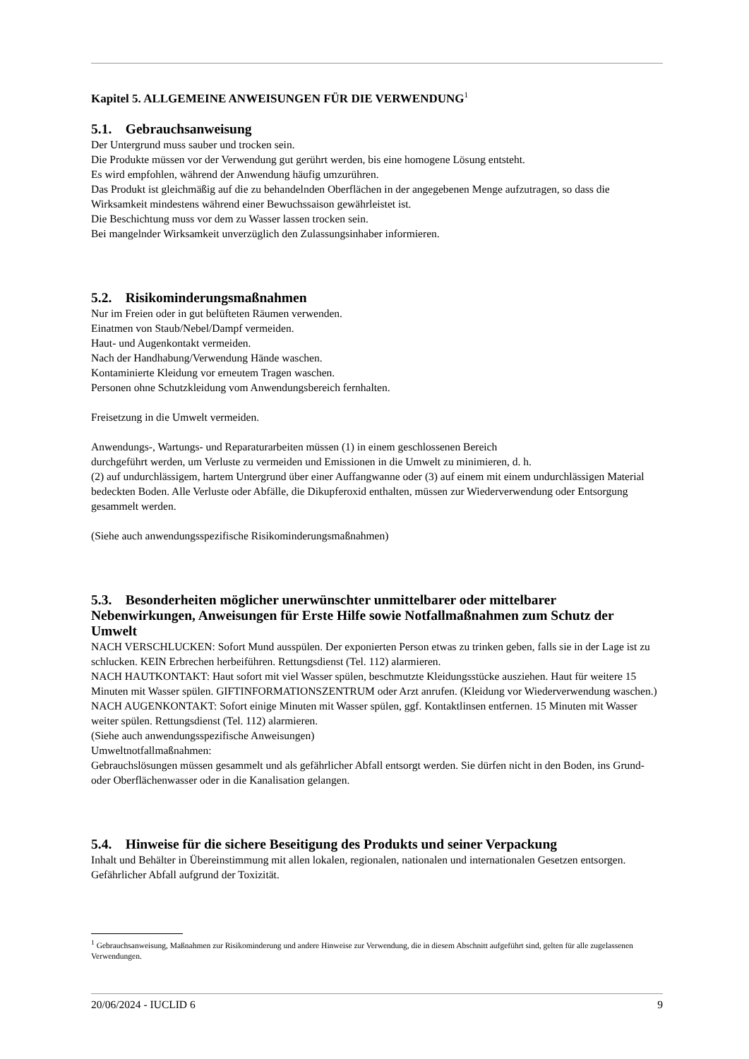Kapitel 5. ALLGEMEINE ANWEISUNGEN FÜR DIE VERWENDUNG<sup>1</sup>
5.1. Gebrauchsanweisung
Der Untergrund muss sauber und trocken sein.
Die Produkte müssen vor der Verwendung gut gerührt werden, bis eine homogene Lösung entsteht.
Es wird empfohlen, während der Anwendung häufig umzurühren.
Das Produkt ist gleichmäßig auf die zu behandelnden Oberflächen in der angegebenen Menge aufzutragen, so dass die Wirksamkeit mindestens während einer Bewuchssaison gewährleistet ist.
Die Beschichtung muss vor dem zu Wasser lassen trocken sein.
Bei mangelnder Wirksamkeit unverzüglich den Zulassungsinhaber informieren.
5.2. Risikominderungsmaßnahmen
Nur im Freien oder in gut belüfteten Räumen verwenden.
Einatmen von Staub/Nebel/Dampf vermeiden.
Haut- und Augenkontakt vermeiden.
Nach der Handhabung/Verwendung Hände waschen.
Kontaminierte Kleidung vor erneutem Tragen waschen.
Personen ohne Schutzkleidung vom Anwendungsbereich fernhalten.
Freisetzung in die Umwelt vermeiden.
Anwendungs-, Wartungs- und Reparaturarbeiten müssen (1) in einem geschlossenen Bereich
durchgeführt werden, um Verluste zu vermeiden und Emissionen in die Umwelt zu minimieren, d. h.
(2) auf undurchlässigem, hartem Untergrund über einer Auffangwanne oder (3) auf einem mit einem undurchlässigen Material bedeckten Boden. Alle Verluste oder Abfälle, die Dikupferoxid enthalten, müssen zur Wiederverwendung oder Entsorgung gesammelt werden.
(Siehe auch anwendungsspezifische Risikominderungsmaßnahmen)
5.3. Besonderheiten möglicher unerwünschter unmittelbarer oder mittelbarer Nebenwirkungen, Anweisungen für Erste Hilfe sowie Notfallmaßnahmen zum Schutz der Umwelt
NACH VERSCHLUCKEN: Sofort Mund ausspülen. Der exponierten Person etwas zu trinken geben, falls sie in der Lage ist zu schlucken. KEIN Erbrechen herbeiführen. Rettungsdienst (Tel. 112) alarmieren.
NACH HAUTKONTAKT: Haut sofort mit viel Wasser spülen, beschmutzte Kleidungsstücke ausziehen. Haut für weitere 15 Minuten mit Wasser spülen. GIFTINFORMATIONSZENTRUM oder Arzt anrufen. (Kleidung vor Wiederverwendung waschen.)
NACH AUGENKONTAKT: Sofort einige Minuten mit Wasser spülen, ggf. Kontaktlinsen entfernen. 15 Minuten mit Wasser weiter spülen. Rettungsdienst (Tel. 112) alarmieren.
(Siehe auch anwendungsspezifische Anweisungen)
Umweltnotfallmaßnahmen:
Gebrauchslösungen müssen gesammelt und als gefährlicher Abfall entsorgt werden. Sie dürfen nicht in den Boden, ins Grund- oder Oberflächenwasser oder in die Kanalisation gelangen.
5.4. Hinweise für die sichere Beseitigung des Produkts und seiner Verpackung
Inhalt und Behälter in Übereinstimmung mit allen lokalen, regionalen, nationalen und internationalen Gesetzen entsorgen. Gefährlicher Abfall aufgrund der Toxizität.
<sup>1</sup> Gebrauchsanweisung, Maßnahmen zur Risikominderung und andere Hinweise zur Verwendung, die in diesem Abschnitt aufgeführt sind, gelten für alle zugelassenen Verwendungen.
20/06/2024 - IUCLID 6 9